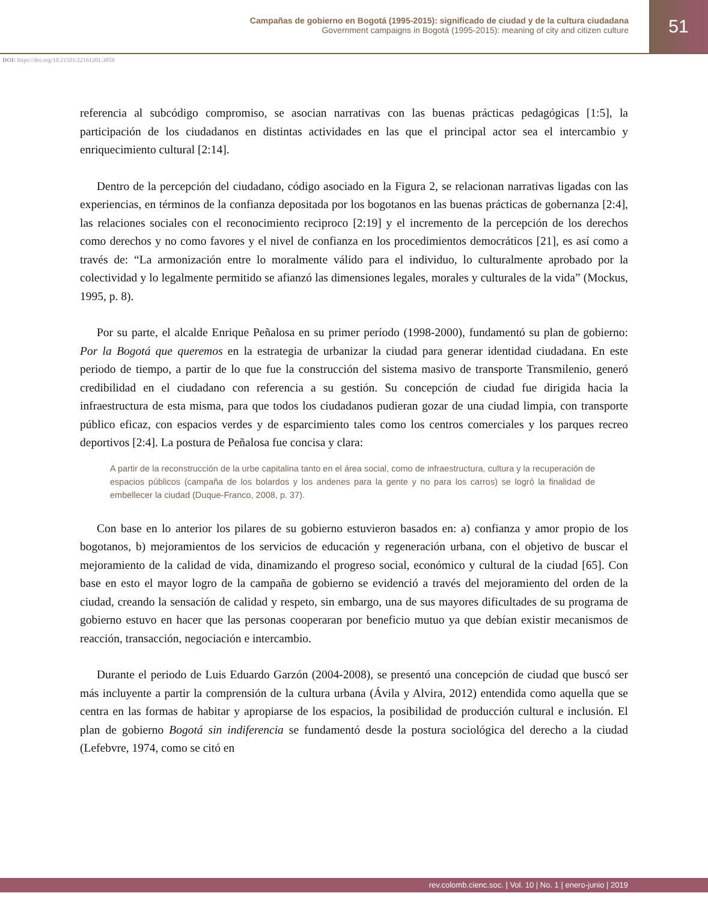Campañas de gobierno en Bogotá (1995-2015): significado de ciudad y de la cultura ciudadana
Government campaigns in Bogotá (1995-2015): meaning of city and citizen culture
51
DOI: https://doi.org/10.21501/22161201.3059
referencia al subcódigo compromiso, se asocian narrativas con las buenas prácticas pedagógicas [1:5], la participación de los ciudadanos en distintas actividades en las que el principal actor sea el intercambio y enriquecimiento cultural [2:14].
Dentro de la percepción del ciudadano, código asociado en la Figura 2, se relacionan narrativas ligadas con las experiencias, en términos de la confianza depositada por los bogotanos en las buenas prácticas de gobernanza [2:4], las relaciones sociales con el reconocimiento reciproco [2:19] y el incremento de la percepción de los derechos como derechos y no como favores y el nivel de confianza en los procedimientos democráticos [21], es así como a través de: “La armonización entre lo moralmente válido para el individuo, lo culturalmente aprobado por la colectividad y lo legalmente permitido se afianzó las dimensiones legales, morales y culturales de la vida” (Mockus, 1995, p. 8).
Por su parte, el alcalde Enrique Peñalosa en su primer período (1998-2000), fundamentó su plan de gobierno: Por la Bogotá que queremos en la estrategia de urbanizar la ciudad para generar identidad ciudadana. En este periodo de tiempo, a partir de lo que fue la construcción del sistema masivo de transporte Transmilenio, generó credibilidad en el ciudadano con referencia a su gestión. Su concepción de ciudad fue dirigida hacia la infraestructura de esta misma, para que todos los ciudadanos pudieran gozar de una ciudad limpia, con transporte público eficaz, con espacios verdes y de esparcimiento tales como los centros comerciales y los parques recreo deportivos [2:4]. La postura de Peñalosa fue concisa y clara:
A partir de la reconstrucción de la urbe capitalina tanto en el área social, como de infraestructura, cultura y la recuperación de espacios públicos (campaña de los bolardos y los andenes para la gente y no para los carros) se logró la finalidad de embellecer la ciudad (Duque-Franco, 2008, p. 37).
Con base en lo anterior los pilares de su gobierno estuvieron basados en: a) confianza y amor propio de los bogotanos, b) mejoramientos de los servicios de educación y regeneración urbana, con el objetivo de buscar el mejoramiento de la calidad de vida, dinamizando el progreso social, económico y cultural de la ciudad [65]. Con base en esto el mayor logro de la campaña de gobierno se evidenció a través del mejoramiento del orden de la ciudad, creando la sensación de calidad y respeto, sin embargo, una de sus mayores dificultades de su programa de gobierno estuvo en hacer que las personas cooperaran por beneficio mutuo ya que debían existir mecanismos de reacción, transacción, negociación e intercambio.
Durante el periodo de Luis Eduardo Garzón (2004-2008), se presentó una concepción de ciudad que buscó ser más incluyente a partir la comprensión de la cultura urbana (Ávila y Alvira, 2012) entendida como aquella que se centra en las formas de habitar y apropiarse de los espacios, la posibilidad de producción cultural e inclusión. El plan de gobierno Bogotá sin indiferencia se fundamentó desde la postura sociológica del derecho a la ciudad (Lefebvre, 1974, como se citó en
rev.colomb.cienc.soc. | Vol. 10 | No. 1 | enero-junio | 2019